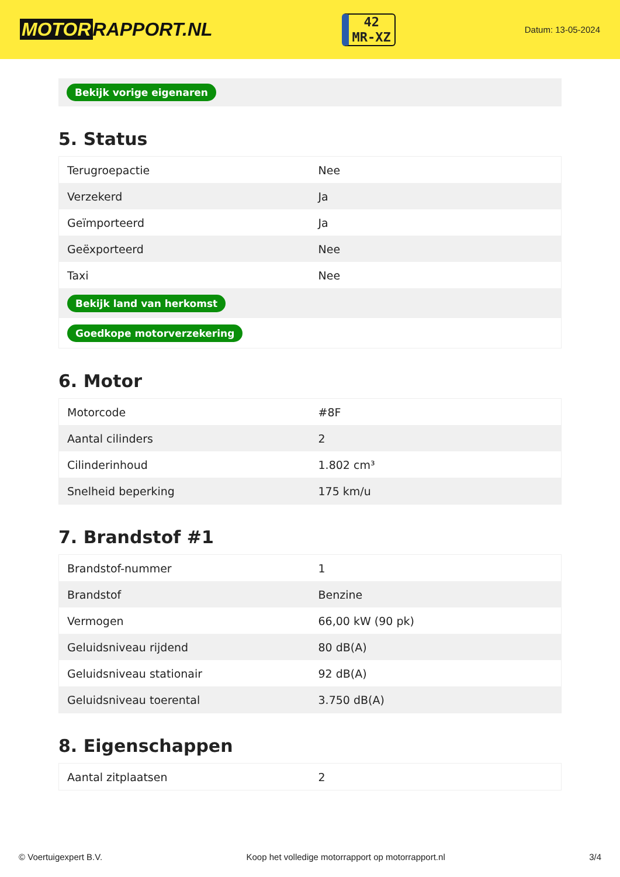MOTOR RAPPORT.NL
42
MR-XZ
Datum: 13-05-2024
Bekijk vorige eigenaren
5. Status
| Terugroepactie | Nee |
| Verzekerd | Ja |
| Geïmporteerd | Ja |
| Geëxporteerd | Nee |
| Taxi | Nee |
| Bekijk land van herkomst | |
| Goedkope motorverzekering | |
6. Motor
| Motorcode | #8F |
| Aantal cilinders | 2 |
| Cilinderinhoud | 1.802 cm³ |
| Snelheid beperking | 175 km/u |
7. Brandstof #1
| Brandstof-nummer | 1 |
| Brandstof | Benzine |
| Vermogen | 66,00 kW (90 pk) |
| Geluidsniveau rijdend | 80 dB(A) |
| Geluidsniveau stationair | 92 dB(A) |
| Geluidsniveau toerental | 3.750 dB(A) |
8. Eigenschappen
| Aantal zitplaatsen | 2 |
© Voertuigexpert B.V. Koop het volledige motorrapport op motorrapport.nl 3/4